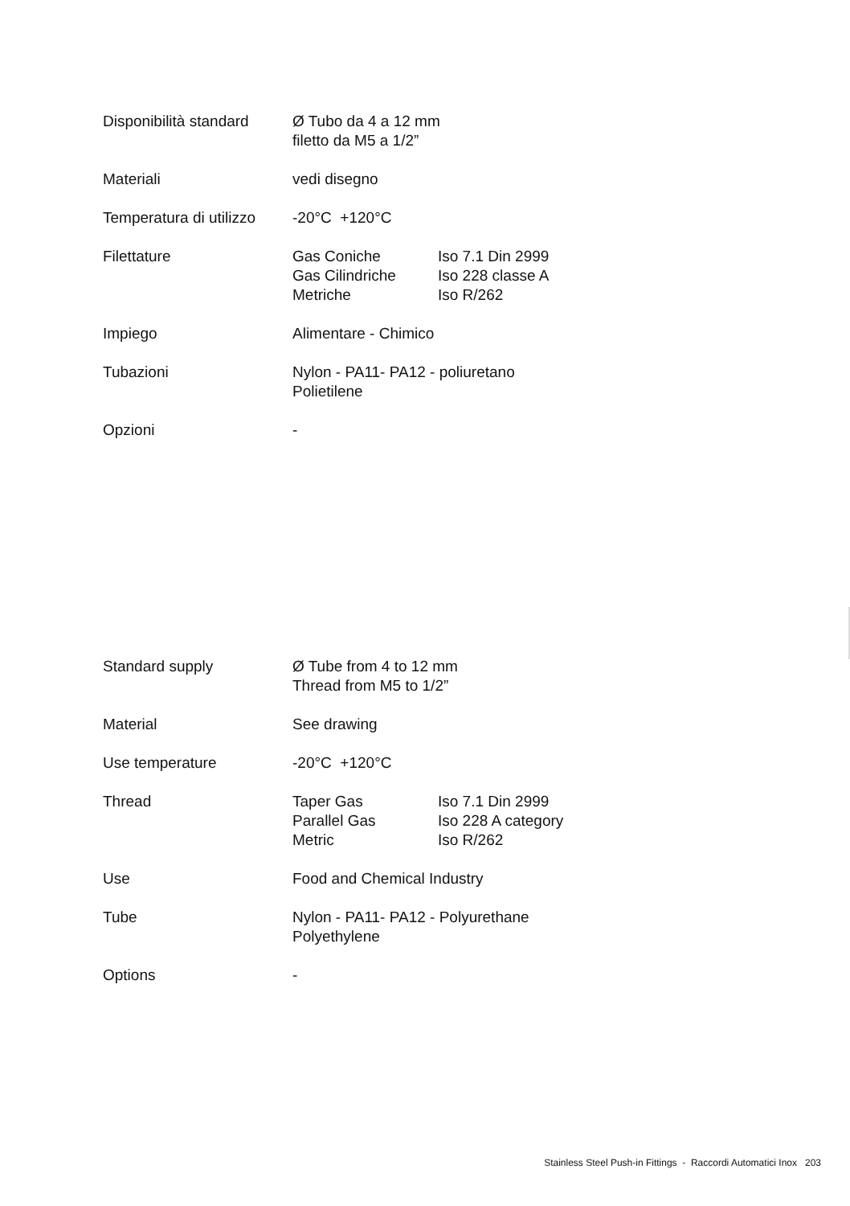| Disponibilità standard | Ø Tubo da 4 a 12 mm filetto da M5 a 1/2” | |
| Materiali | vedi disegno | |
| Temperatura di utilizzo | -20°C +120°C | |
| Filettature | Gas Coniche Gas Cilindriche Metriche | Iso 7.1 Din 2999 Iso 228 classe A Iso R/262 |
| Impiego | Alimentare - Chimico | |
| Tubazioni | Nylon - PA11- PA12 - poliuretano Polietilene | |
| Opzioni | - | |
| Standard supply | Ø Tube from 4 to 12 mm Thread from M5 to 1/2” | |
| Material | See drawing | |
| Use temperature | -20°C +120°C | |
| Thread | Taper Gas Parallel Gas Metric | Iso 7.1 Din 2999 Iso 228 A category Iso R/262 |
| Use | Food and Chemical Industry | |
| Tube | Nylon - PA11- PA12 - Polyurethane Polyethylene | |
| Options | - | |
Stainless Steel Push-in Fittings - Raccordi Automatici Inox 203